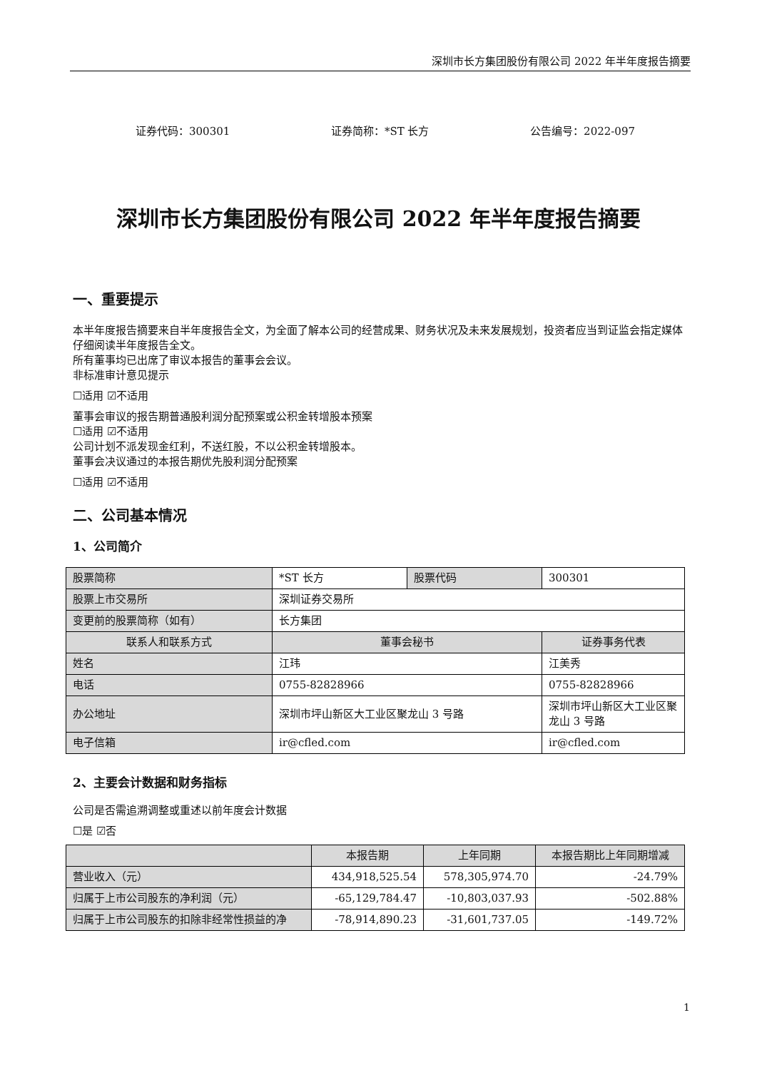深圳市长方集团股份有限公司 2022 年半年度报告摘要
证券代码：300301 证券简称：*ST 长方 公告编号：2022-097
深圳市长方集团股份有限公司 2022 年半年度报告摘要
一、重要提示
本半年度报告摘要来自半年度报告全文，为全面了解本公司的经营成果、财务状况及未来发展规划，投资者应当到证监会指定媒体仔细阅读半年度报告全文。
所有董事均已出席了审议本报告的董事会会议。
非标准审计意见提示
☐适用 ☑不适用
董事会审议的报告期普通股利润分配预案或公积金转增股本预案
☐适用 ☑不适用
公司计划不派发现金红利，不送红股，不以公积金转增股本。
董事会决议通过的本报告期优先股利润分配预案
☐适用 ☑不适用
二、公司基本情况
1、公司简介
| 股票简称 | *ST 长方 | 股票代码 | 300301 |
| 股票上市交易所 | 深圳证券交易所 | | |
| 变更前的股票简称（如有） | 长方集团 | | |
| 联系人和联系方式 | 董事会秘书 | | 证券事务代表 |
| 姓名 | 江玮 | | 江美秀 |
| 电话 | 0755-82828966 | | 0755-82828966 |
| 办公地址 | 深圳市坪山新区大工业区聚龙山 3 号路 | | 深圳市坪山新区大工业区聚龙山 3 号路 |
| 电子信箱 | ir@cfled.com | | ir@cfled.com |
2、主要会计数据和财务指标
公司是否需追溯调整或重述以前年度会计数据
☐是 ☑否
| | 本报告期 | 上年同期 | 本报告期比上年同期增减 |
| --- | --- | --- | --- |
| 营业收入（元） | 434,918,525.54 | 578,305,974.70 | -24.79% |
| 归属于上市公司股东的净利润（元） | -65,129,784.47 | -10,803,037.93 | -502.88% |
| 归属于上市公司股东的扣除非经常性损益的净 | -78,914,890.23 | -31,601,737.05 | -149.72% |
1